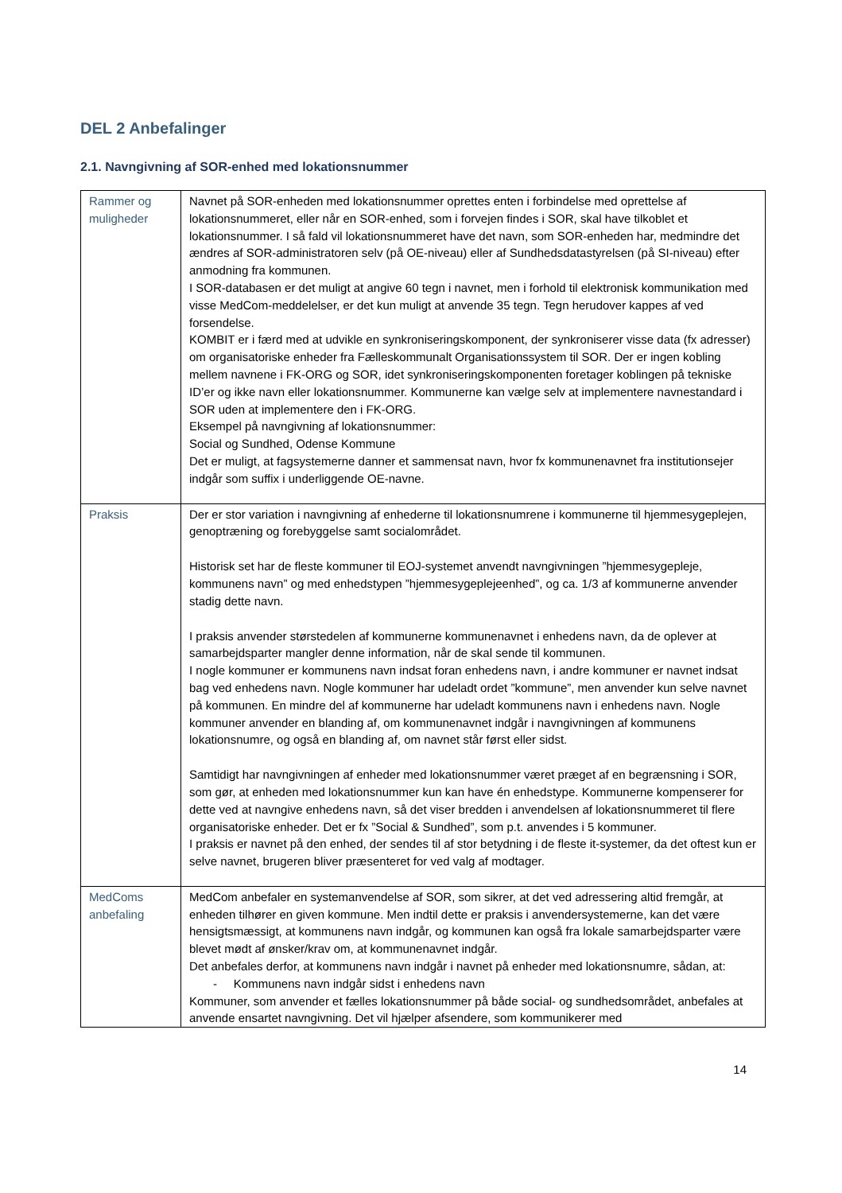DEL 2 Anbefalinger
2.1. Navngivning af SOR-enhed med lokationsnummer
| Rammer og muligheder | Navnet på SOR-enheden med lokationsnummer oprettes enten i forbindelse med oprettelse af lokationsnummeret, eller når en SOR-enhed, som i forvejen findes i SOR, skal have tilkoblet et lokationsnummer. I så fald vil lokationsnummeret have det navn, som SOR-enheden har, medmindre det ændres af SOR-administratoren selv (på OE-niveau) eller af Sundhedsdatastyrelsen (på SI-niveau) efter anmodning fra kommunen. I SOR-databasen er det muligt at angive 60 tegn i navnet, men i forhold til elektronisk kommunikation med visse MedCom-meddelelser, er det kun muligt at anvende 35 tegn. Tegn herudover kappes af ved forsendelse. KOMBIT er i færd med at udvikle en synkroniseringskomponent, der synkroniserer visse data (fx adresser) om organisatoriske enheder fra Fælleskommunalt Organisationssystem til SOR. Der er ingen kobling mellem navnene i FK-ORG og SOR, idet synkroniseringskomponenten foretager koblingen på tekniske ID’er og ikke navn eller lokationsnummer. Kommunerne kan vælge selv at implementere navnestandard i SOR uden at implementere den i FK-ORG. Eksempel på navngivning af lokationsnummer: Social og Sundhed, Odense Kommune Det er muligt, at fagsystemerne danner et sammensat navn, hvor fx kommunenavnet fra institutionsejer indgår som suffix i underliggende OE-navne. |
| Praksis | Der er stor variation i navngivning af enhederne til lokationsnumrene i kommunerne til hjemmesygeplejen, genoptræning og forebyggelse samt socialområdet. Historisk set har de fleste kommuner til EOJ-systemet anvendt navngivningen ”hjemmesygepleje, kommunens navn” og med enhedstypen ”hjemmesygeplejeenhed”, og ca. 1/3 af kommunerne anvender stadig dette navn. I praksis anvender størstedelen af kommunerne kommunenavnet i enhedens navn, da de oplever at samarbejdsparter mangler denne information, når de skal sende til kommunen. I nogle kommuner er kommunens navn indsat foran enhedens navn, i andre kommuner er navnet indsat bag ved enhedens navn. Nogle kommuner har udeladt ordet ”kommune”, men anvender kun selve navnet på kommunen. En mindre del af kommunerne har udeladt kommunens navn i enhedens navn. Nogle kommuner anvender en blanding af, om kommunenavnet indgår i navngivningen af kommunens lokationsnumre, og også en blanding af, om navnet står først eller sidst. Samtidigt har navngivningen af enheder med lokationsnummer været præget af en begrænsning i SOR, som gør, at enheden med lokationsnummer kun kan have én enhedstype. Kommunerne kompenserer for dette ved at navngive enhedens navn, så det viser bredden i anvendelsen af lokationsnummeret til flere organisatoriske enheder. Det er fx ”Social & Sundhed”, som p.t. anvendes i 5 kommuner. I praksis er navnet på den enhed, der sendes til af stor betydning i de fleste it-systemer, da det oftest kun er selve navnet, brugeren bliver præsenteret for ved valg af modtager. |
| MedComs anbefaling | MedCom anbefaler en systemanvendelse af SOR, som sikrer, at det ved adressering altid fremgår, at enheden tilhører en given kommune. Men indtil dette er praksis i anvendersystemerne, kan det være hensigtsmæssigt, at kommunens navn indgår, og kommunen kan også fra lokale samarbejdsparter være blevet mødt af ønsker/krav om, at kommunenavnet indgår. Det anbefales derfor, at kommunens navn indgår i navnet på enheder med lokationsnumre, sådan, at: - Kommunens navn indgår sidst i enhedens navn Kommuner, som anvender et fælles lokationsnummer på både social- og sundhedsområdet, anbefales at anvende ensartet navngivning. Det vil hjælper afsendere, som kommunikerer med |
14